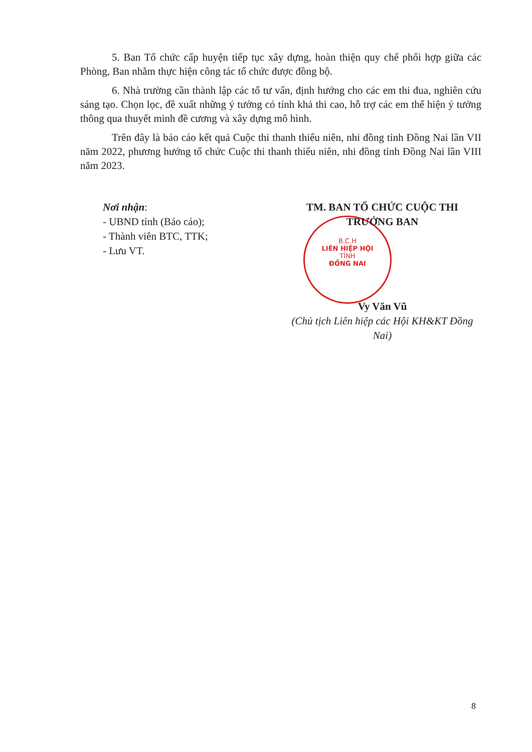B.C.H
LIÊN HIỆP HỘI
TỈNH
ĐỒNG NAI
5. Ban Tổ chức cấp huyện tiếp tục xây dựng, hoàn thiện quy chế phối hợp giữa các Phòng, Ban nhằm thực hiện công tác tổ chức được đồng bộ.
6. Nhà trường cần thành lập các tổ tư vấn, định hướng cho các em thi đua, nghiên cứu sáng tạo. Chọn lọc, đề xuất những ý tưởng có tính khả thi cao, hỗ trợ các em thể hiện ý tưởng thông qua thuyết minh đề cương và xây dựng mô hình.
Trên đây là báo cáo kết quả Cuộc thi thanh thiếu niên, nhi đồng tỉnh Đồng Nai lần VII năm 2022, phương hướng tổ chức Cuộc thi thanh thiếu niên, nhi đồng tỉnh Đồng Nai lần VIII năm 2023.
Nơi nhận:
- UBND tỉnh (Báo cáo);
- Thành viên BTC, TTK;
- Lưu VT.
TM. BAN TỔ CHỨC CUỘC THI
TRƯỞNG BAN
Vy Văn Vũ
(Chủ tịch Liên hiệp các Hội KH&KT Đồng Nai)
8